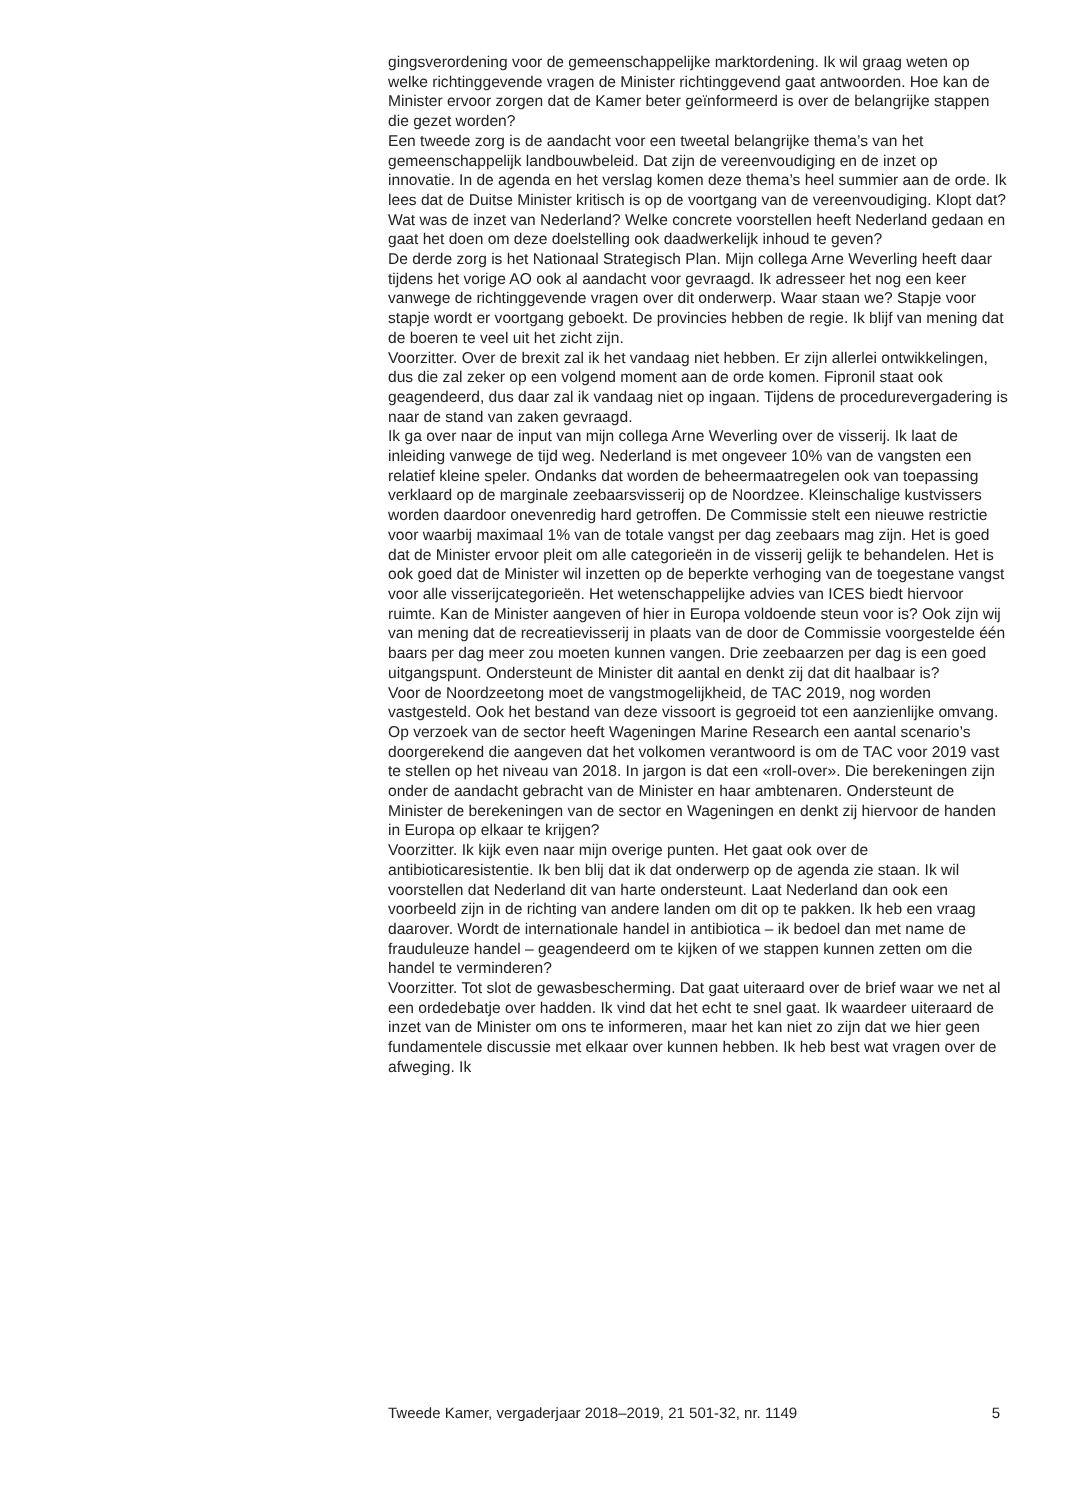gingsverordening voor de gemeenschappelijke marktordening. Ik wil graag weten op welke richtinggevende vragen de Minister richtinggevend gaat antwoorden. Hoe kan de Minister ervoor zorgen dat de Kamer beter geïnformeerd is over de belangrijke stappen die gezet worden?
Een tweede zorg is de aandacht voor een tweetal belangrijke thema’s van het gemeenschappelijk landbouwbeleid. Dat zijn de vereenvoudiging en de inzet op innovatie. In de agenda en het verslag komen deze thema’s heel summier aan de orde. Ik lees dat de Duitse Minister kritisch is op de voortgang van de vereenvoudiging. Klopt dat? Wat was de inzet van Nederland? Welke concrete voorstellen heeft Nederland gedaan en gaat het doen om deze doelstelling ook daadwerkelijk inhoud te geven?
De derde zorg is het Nationaal Strategisch Plan. Mijn collega Arne Weverling heeft daar tijdens het vorige AO ook al aandacht voor gevraagd. Ik adresseer het nog een keer vanwege de richtinggevende vragen over dit onderwerp. Waar staan we? Stapje voor stapje wordt er voortgang geboekt. De provincies hebben de regie. Ik blijf van mening dat de boeren te veel uit het zicht zijn.
Voorzitter. Over de brexit zal ik het vandaag niet hebben. Er zijn allerlei ontwikkelingen, dus die zal zeker op een volgend moment aan de orde komen. Fipronil staat ook geagendeerd, dus daar zal ik vandaag niet op ingaan. Tijdens de procedurevergadering is naar de stand van zaken gevraagd.
Ik ga over naar de input van mijn collega Arne Weverling over de visserij. Ik laat de inleiding vanwege de tijd weg. Nederland is met ongeveer 10% van de vangsten een relatief kleine speler. Ondanks dat worden de beheermaatregelen ook van toepassing verklaard op de marginale zeebaarsvisserij op de Noordzee. Kleinschalige kustvissers worden daardoor onevenredig hard getroffen. De Commissie stelt een nieuwe restrictie voor waarbij maximaal 1% van de totale vangst per dag zeebaars mag zijn. Het is goed dat de Minister ervoor pleit om alle categorieën in de visserij gelijk te behandelen. Het is ook goed dat de Minister wil inzetten op de beperkte verhoging van de toegestane vangst voor alle visserijcategorieën. Het wetenschappelijke advies van ICES biedt hiervoor ruimte. Kan de Minister aangeven of hier in Europa voldoende steun voor is? Ook zijn wij van mening dat de recreatievisserij in plaats van de door de Commissie voorgestelde één baars per dag meer zou moeten kunnen vangen. Drie zeebaarzen per dag is een goed uitgangspunt. Ondersteunt de Minister dit aantal en denkt zij dat dit haalbaar is?
Voor de Noordzeetong moet de vangstmogelijkheid, de TAC 2019, nog worden vastgesteld. Ook het bestand van deze vissoort is gegroeid tot een aanzienlijke omvang. Op verzoek van de sector heeft Wageningen Marine Research een aantal scenario’s doorgerekend die aangeven dat het volkomen verantwoord is om de TAC voor 2019 vast te stellen op het niveau van 2018. In jargon is dat een «roll-over». Die berekeningen zijn onder de aandacht gebracht van de Minister en haar ambtenaren. Ondersteunt de Minister de berekeningen van de sector en Wageningen en denkt zij hiervoor de handen in Europa op elkaar te krijgen?
Voorzitter. Ik kijk even naar mijn overige punten. Het gaat ook over de antibioticaresistentie. Ik ben blij dat ik dat onderwerp op de agenda zie staan. Ik wil voorstellen dat Nederland dit van harte ondersteunt. Laat Nederland dan ook een voorbeeld zijn in de richting van andere landen om dit op te pakken. Ik heb een vraag daarover. Wordt de internationale handel in antibiotica – ik bedoel dan met name de frauduleuze handel – geagendeerd om te kijken of we stappen kunnen zetten om die handel te verminderen?
Voorzitter. Tot slot de gewasbescherming. Dat gaat uiteraard over de brief waar we net al een ordedebatje over hadden. Ik vind dat het echt te snel gaat. Ik waardeer uiteraard de inzet van de Minister om ons te informeren, maar het kan niet zo zijn dat we hier geen fundamentele discussie met elkaar over kunnen hebben. Ik heb best wat vragen over de afweging. Ik
Tweede Kamer, vergaderjaar 2018–2019, 21 501-32, nr. 1149 5